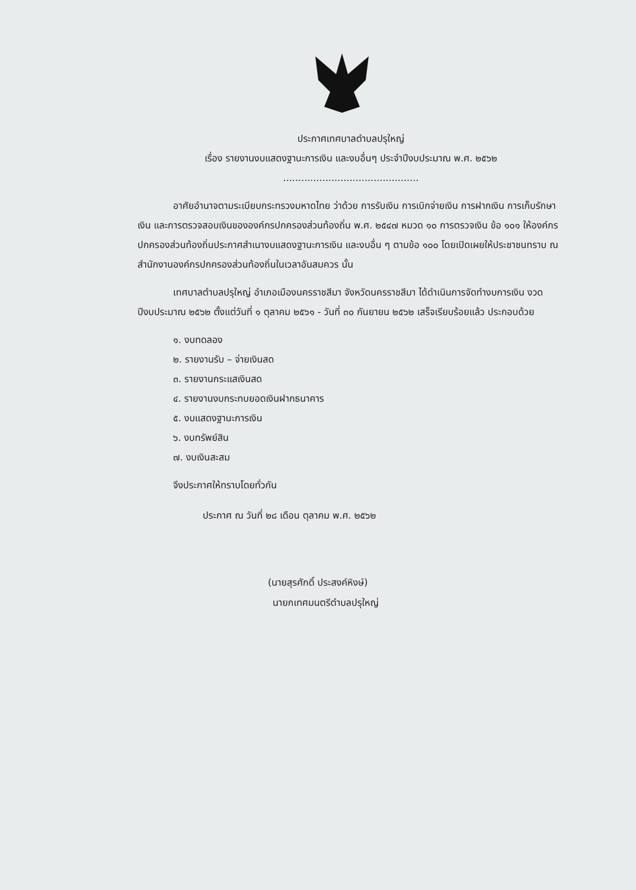ประกาศเทศบาลตำบลปรุใหญ่
เรื่อง รายงานงบแสดงฐานะการเงิน และงบอื่นๆ ประจำปีงบประมาณ พ.ศ. ๒๕๖๒
.............................................
อาศัยอำนาจตามระเบียบกระทรวงมหาดไทย ว่าด้วย การรับเงิน การเบิกจ่ายเงิน การฝากเงิน การเก็บรักษาเงิน และการตรวจสอบเงินขององค์กรปกครองส่วนท้องถิ่น พ.ศ. ๒๕๔๗ หมวด ๑๐ การตรวจเงิน ข้อ ๑๐๑ ให้องค์กรปกครองส่วนท้องถิ่นประกาศสำเนางบแสดงฐานะการเงิน และงบอื่น ๆ ตามข้อ ๑๐๐ โดยเปิดเผยให้ประชาชนทราบ ณ สำนักงานองค์กรปกครองส่วนท้องถิ่นในเวลาอันสมควร นั้น
เทศบาลตำบลปรุใหญ่ อำเภอเมืองนครราชสีมา จังหวัดนครราชสีมา ได้ดำเนินการจัดทำงบการเงิน งวดปีงบประมาณ ๒๕๖๒ ตั้งแต่วันที่ ๑ ตุลาคม ๒๕๖๑ - วันที่ ๓๐ กันยายน ๒๕๖๒ เสร็จเรียบร้อยแล้ว ประกอบด้วย
๑. งบทดลอง
๒. รายงานรับ – จ่ายเงินสด
๓. รายงานกระแสเงินสด
๔. รายงานงบกระทบยอดเงินฝากธนาคาร
๕. งบแสดงฐานะการเงิน
๖. งบทรัพย์สิน
๗. งบเงินสะสม
จึงประกาศให้ทราบโดยทั่วกัน
ประกาศ ณ วันที่ ๒๘ เดือน ตุลาคม พ.ศ. ๒๕๖๒
(นายสุรศักดิ์ ประสงค์หิงษ์)
นายกเทศมนตรีตำบลปรุใหญ่